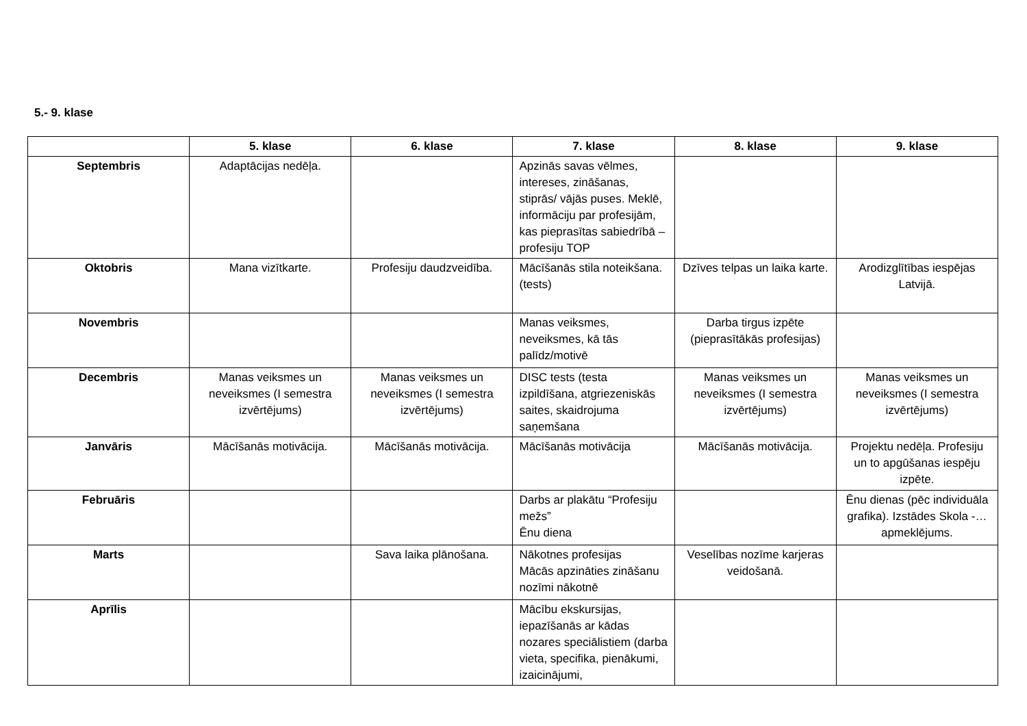5.- 9. klase
| | 5. klase | 6. klase | 7. klase | 8. klase | 9. klase |
| --- | --- | --- | --- | --- | --- |
| Septembris | Adaptācijas nedēļa. | | Apzinās savas vēlmes, intereses, zināšanas, stiprās/ vājās puses. Meklē, informāciju par profesijām, kas pieprasītas sabiedrībā – profesiju TOP | | |
| Oktobris | Mana vizītkarte. | Profesiju daudzveidība. | Mācīšanās stila noteikšana. (tests) | Dzīves telpas un laika karte. | Arodizglītības iespējas Latvijā. |
| Novembris | | | Manas veiksmes, neveiksmes, kā tās palīdz/motivē | Darba tirgus izpēte (pieprasītākās profesijas) | |
| Decembris | Manas veiksmes un neveiksmes (I semestra izvērtējums) | Manas veiksmes un neveiksmes (I semestra izvērtējums) | DISC tests (testa izpildīšana, atgriezeniskās saites, skaidrojuma saņemšana | Manas veiksmes un neveiksmes (I semestra izvērtējums) | Manas veiksmes un neveiksmes (I semestra izvērtējums) |
| Janvāris | Mācīšanās motivācija. | Mācīšanās motivācija. | Mācīšanās motivācija | Mācīšanās motivācija. | Projektu nedēļa. Profesiju un to apgūšanas iespēju izpēte. |
| Februāris | | | Darbs ar plakātu “Profesiju mežs” Ēnu diena | | Ēnu dienas (pēc individuāla grafika). Izstādes Skola -… apmeklējums. |
| Marts | | Sava laika plānošana. | Nākotnes profesijas Mācās apzināties zināšanu nozīmi nākotnē | Veselības nozīme karjeras veidošanā. | |
| Aprīlis | | | Mācību ekskursijas, iepazīšanās ar kādas nozares speciālistiem (darba vieta, specifika, pienākumi, izaicinājumi, | | |